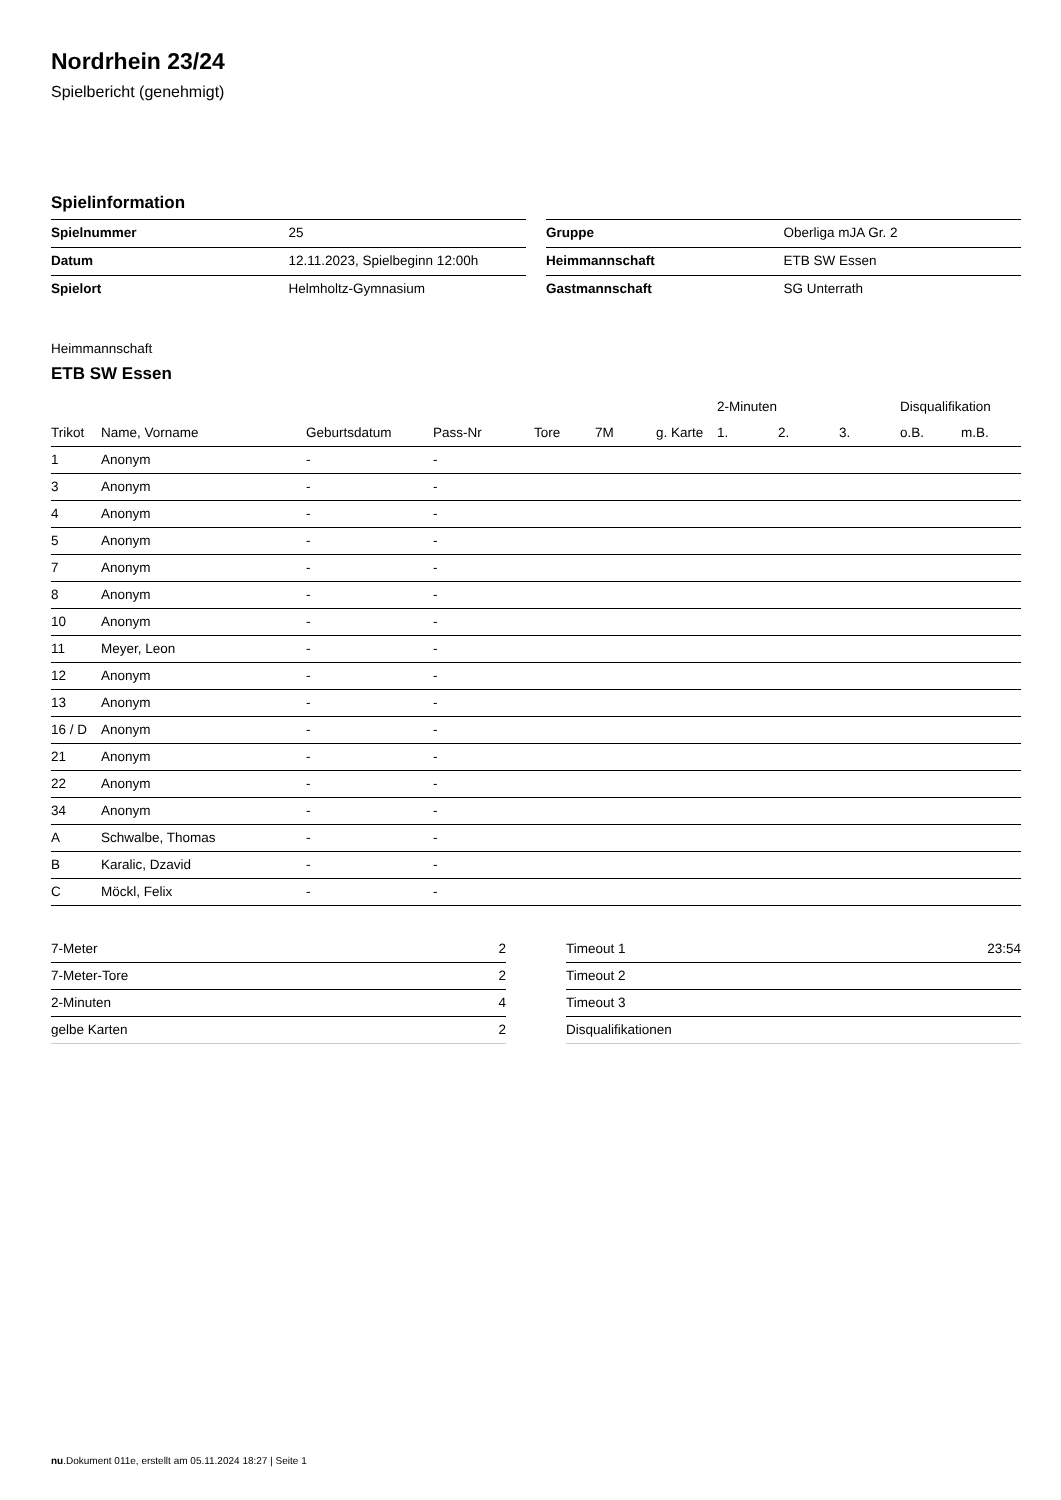Nordrhein 23/24
Spielbericht (genehmigt)
Spielinformation
| Spielnummer | 25 |
| Datum | 12.11.2023, Spielbeginn 12:00h |
| Spielort | Helmholtz-Gymnasium |
| Gruppe | Oberliga mJA Gr. 2 |
| Heimmannschaft | ETB SW Essen |
| Gastmannschaft | SG Unterrath |
Heimmannschaft
ETB SW Essen
| | | | | | | | 2-Minuten | | | Disqualifikation | |
| --- | --- | --- | --- | --- | --- | --- | --- | --- | --- | --- | --- |
| Trikot | Name, Vorname | Geburtsdatum | Pass-Nr | Tore | 7M | g. Karte | 1. | 2. | 3. | o.B. | m.B. |
| 1 | Anonym | - | - | | | | | | | | |
| 3 | Anonym | - | - | | | | | | | | |
| 4 | Anonym | - | - | | | | | | | | |
| 5 | Anonym | - | - | | | | | | | | |
| 7 | Anonym | - | - | | | | | | | | |
| 8 | Anonym | - | - | | | | | | | | |
| 10 | Anonym | - | - | | | | | | | | |
| 11 | Meyer, Leon | - | - | | | | | | | | |
| 12 | Anonym | - | - | | | | | | | | |
| 13 | Anonym | - | - | | | | | | | | |
| 16 / D | Anonym | - | - | | | | | | | | |
| 21 | Anonym | - | - | | | | | | | | |
| 22 | Anonym | - | - | | | | | | | | |
| 34 | Anonym | - | - | | | | | | | | |
| A | Schwalbe, Thomas | - | - | | | | | | | | |
| B | Karalic, Dzavid | - | - | | | | | | | | |
| C | Möckl, Felix | - | - | | | | | | | | |
| 7-Meter | 2 |
| 7-Meter-Tore | 2 |
| 2-Minuten | 4 |
| gelbe Karten | 2 |
| Timeout 1 | 23:54 |
| Timeout 2 | |
| Timeout 3 | |
| Disqualifikationen | |
nu.Dokument 011e, erstellt am 05.11.2024 18:27 | Seite 1